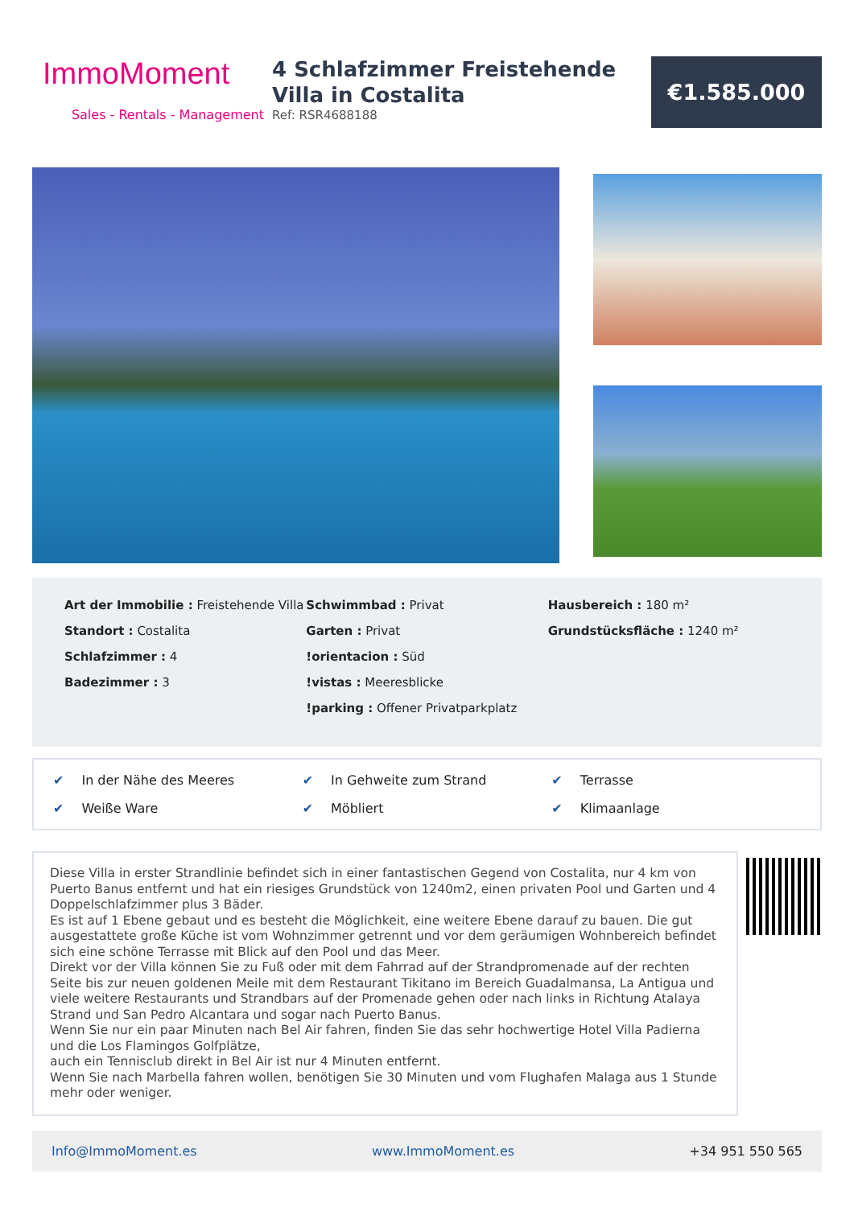ImmoMoment
Sales - Rentals - Management
4 Schlafzimmer Freistehende Villa in Costalita
Ref: RSR4688188
€1.585.000
Art der Immobilie : Freistehende Villa
Standort : Costalita
Schlafzimmer : 4
Badezimmer : 3
Schwimmbad : Privat
Garten : Privat
!orientacion : Süd
!vistas : Meeresblicke
!parking : Offener Privatparkplatz
Hausbereich : 180 m²
Grundstücksfläche : 1240 m²
✔ In der Nähe des Meeres
✔ In Gehweite zum Strand
✔ Terrasse
✔ Weiße Ware
✔ Möbliert
✔ Klimaanlage
Diese Villa in erster Strandlinie befindet sich in einer fantastischen Gegend von Costalita, nur 4 km von Puerto Banus entfernt und hat ein riesiges Grundstück von 1240m2, einen privaten Pool und Garten und 4 Doppelschlafzimmer plus 3 Bäder.
Es ist auf 1 Ebene gebaut und es besteht die Möglichkeit, eine weitere Ebene darauf zu bauen. Die gut ausgestattete große Küche ist vom Wohnzimmer getrennt und vor dem geräumigen Wohnbereich befindet sich eine schöne Terrasse mit Blick auf den Pool und das Meer.
Direkt vor der Villa können Sie zu Fuß oder mit dem Fahrrad auf der Strandpromenade auf der rechten Seite bis zur neuen goldenen Meile mit dem Restaurant Tikitano im Bereich Guadalmansa, La Antigua und viele weitere Restaurants und Strandbars auf der Promenade gehen oder nach links in Richtung Atalaya Strand und San Pedro Alcantara und sogar nach Puerto Banus.
Wenn Sie nur ein paar Minuten nach Bel Air fahren, finden Sie das sehr hochwertige Hotel Villa Padierna und die Los Flamingos Golfplätze,
auch ein Tennisclub direkt in Bel Air ist nur 4 Minuten entfernt.
Wenn Sie nach Marbella fahren wollen, benötigen Sie 30 Minuten und vom Flughafen Malaga aus 1 Stunde mehr oder weniger.
Info@ImmoMoment.es www.ImmoMoment.es +34 951 550 565